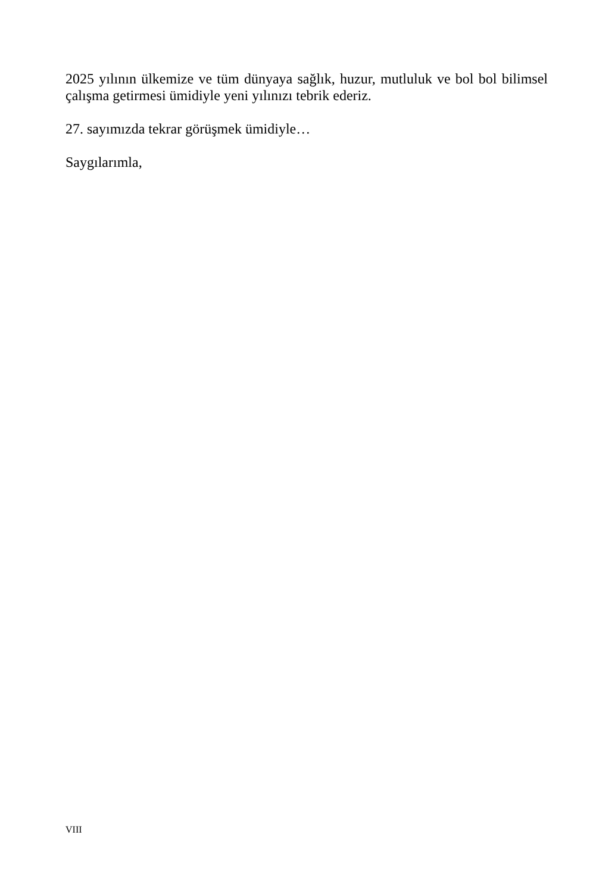2025 yılının ülkemize ve tüm dünyaya sağlık, huzur, mutluluk ve bol bol bilimsel çalışma getirmesi ümidiyle yeni yılınızı tebrik ederiz.
27. sayımızda tekrar görüşmek ümidiyle…
Saygılarımla,
VIII